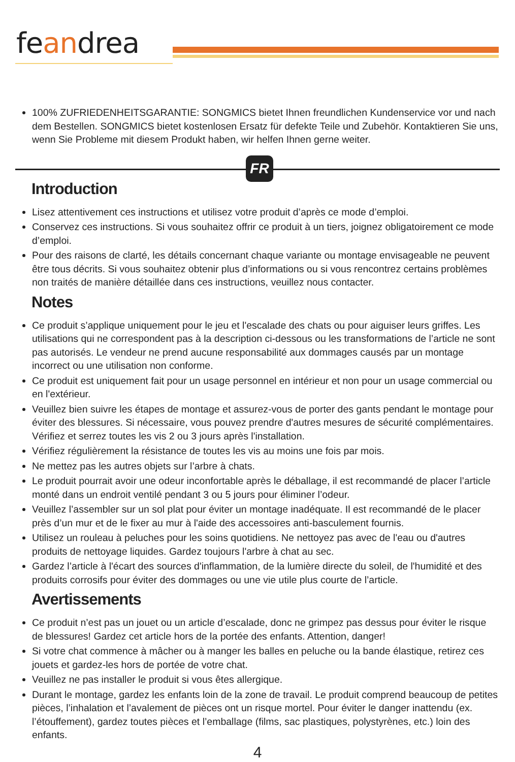feandrea
100% ZUFRIEDENHEITSGARANTIE: SONGMICS bietet Ihnen freundlichen Kundenservice vor und nach dem Bestellen. SONGMICS bietet kostenlosen Ersatz für defekte Teile und Zubehör. Kontaktieren Sie uns, wenn Sie Probleme mit diesem Produkt haben, wir helfen Ihnen gerne weiter.
FR
Introduction
Lisez attentivement ces instructions et utilisez votre produit d’après ce mode d’emploi.
Conservez ces instructions. Si vous souhaitez offrir ce produit à un tiers, joignez obligatoirement ce mode d’emploi.
Pour des raisons de clarté, les détails concernant chaque variante ou montage envisageable ne peuvent être tous décrits. Si vous souhaitez obtenir plus d’informations ou si vous rencontrez certains problèmes non traités de manière détaillée dans ces instructions, veuillez nous contacter.
Notes
Ce produit s’applique uniquement pour le jeu et l'escalade des chats ou pour aiguiser leurs griffes. Les utilisations qui ne correspondent pas à la description ci-dessous ou les transformations de l’article ne sont pas autorisés. Le vendeur ne prend aucune responsabilité aux dommages causés par un montage incorrect ou une utilisation non conforme.
Ce produit est uniquement fait pour un usage personnel en intérieur et non pour un usage commercial ou en l'extérieur.
Veuillez bien suivre les étapes de montage et assurez-vous de porter des gants pendant le montage pour éviter des blessures. Si nécessaire, vous pouvez prendre d'autres mesures de sécurité complémentaires. Vérifiez et serrez toutes les vis 2 ou 3 jours après l'installation.
Vérifiez régulièrement la résistance de toutes les vis au moins une fois par mois.
Ne mettez pas les autres objets sur l’arbre à chats.
Le produit pourrait avoir une odeur inconfortable après le déballage, il est recommandé de placer l’article monté dans un endroit ventilé pendant 3 ou 5 jours pour éliminer l’odeur.
Veuillez l’assembler sur un sol plat pour éviter un montage inadéquate. Il est recommandé de le placer près d’un mur et de le fixer au mur à l'aide des accessoires anti-basculement fournis.
Utilisez un rouleau à peluches pour les soins quotidiens. Ne nettoyez pas avec de l'eau ou d'autres produits de nettoyage liquides. Gardez toujours l'arbre à chat au sec.
Gardez l’article à l'écart des sources d'inflammation, de la lumière directe du soleil, de l'humidité et des produits corrosifs pour éviter des dommages ou une vie utile plus courte de l’article.
Avertissements
Ce produit n’est pas un jouet ou un article d’escalade, donc ne grimpez pas dessus pour éviter le risque de blessures! Gardez cet article hors de la portée des enfants. Attention, danger!
Si votre chat commence à mâcher ou à manger les balles en peluche ou la bande élastique, retirez ces jouets et gardez-les hors de portée de votre chat.
Veuillez ne pas installer le produit si vous êtes allergique.
Durant le montage, gardez les enfants loin de la zone de travail. Le produit comprend beaucoup de petites pièces, l’inhalation et l’avalement de pièces ont un risque mortel. Pour éviter le danger inattendu (ex. l’étouffement), gardez toutes pièces et l’emballage (films, sac plastiques, polystyrènes, etc.) loin des enfants.
4